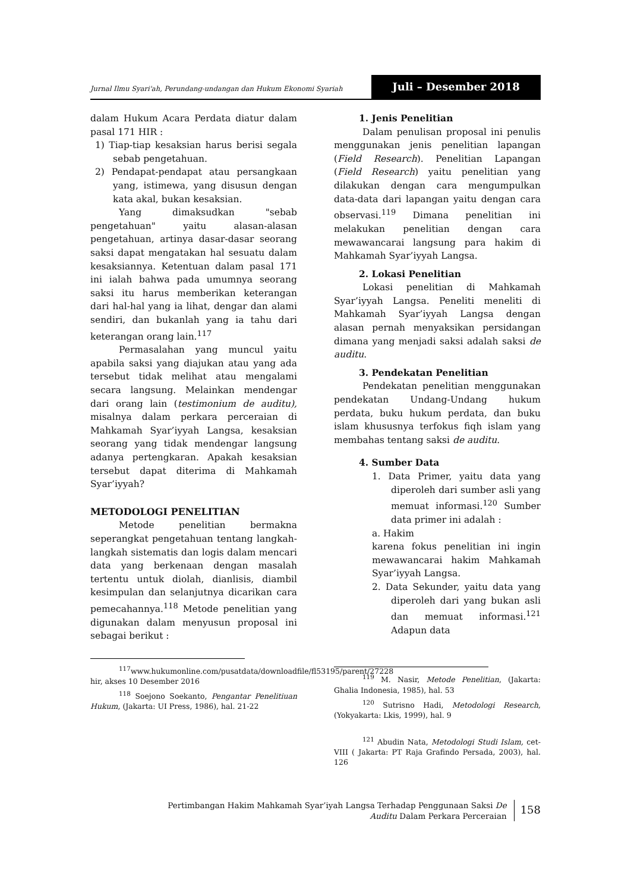Jurnal Ilmu Syari'ah, Perundang-undangan dan Hukum Ekonomi Syariah
Juli – Desember 2018
dalam Hukum Acara Perdata diatur dalam pasal 171 HIR :
1) Tiap-tiap kesaksian harus berisi segala sebab pengetahuan.
2) Pendapat-pendapat atau persangkaan yang, istimewa, yang disusun dengan kata akal, bukan kesaksian.
Yang dimaksudkan "sebab pengetahuan" yaitu alasan-alasan pengetahuan, artinya dasar-dasar seorang saksi dapat mengatakan hal sesuatu dalam kesaksiannya. Ketentuan dalam pasal 171 ini ialah bahwa pada umumnya seorang saksi itu harus memberikan keterangan dari hal-hal yang ia lihat, dengar dan alami sendiri, dan bukanlah yang ia tahu dari keterangan orang lain.<sup>117</sup>
Permasalahan yang muncul yaitu apabila saksi yang diajukan atau yang ada tersebut tidak melihat atau mengalami secara langsung. Melainkan mendengar dari orang lain (testimonium de auditu), misalnya dalam perkara perceraian di Mahkamah Syar’iyyah Langsa, kesaksian seorang yang tidak mendengar langsung adanya pertengkaran. Apakah kesaksian tersebut dapat diterima di Mahkamah Syar’iyyah?
METODOLOGI PENELITIAN
Metode penelitian bermakna seperangkat pengetahuan tentang langkah-langkah sistematis dan logis dalam mencari data yang berkenaan dengan masalah tertentu untuk diolah, dianlisis, diambil kesimpulan dan selanjutnya dicarikan cara pemecahannya.<sup>118</sup> Metode penelitian yang digunakan dalam menyusun proposal ini sebagai berikut :
<sup>117</sup> www.hukumonline.com/pusatdata/downloadfile/fl53195/parent/27228 hir, akses 10 Desember 2016
<sup>118</sup> Soejono Soekanto, Pengantar Penelitiuan Hukum, (Jakarta: UI Press, 1986), hal. 21-22
1. Jenis Penelitian
Dalam penulisan proposal ini penulis menggunakan jenis penelitian lapangan (Field Research). Penelitian Lapangan (Field Research) yaitu penelitian yang dilakukan dengan cara mengumpulkan data-data dari lapangan yaitu dengan cara observasi.<sup>119</sup> Dimana penelitian ini melakukan penelitian dengan cara mewawancarai langsung para hakim di Mahkamah Syar’iyyah Langsa.
2. Lokasi Penelitian
Lokasi penelitian di Mahkamah Syar’iyyah Langsa. Peneliti meneliti di Mahkamah Syar’iyyah Langsa dengan alasan pernah menyaksikan persidangan dimana yang menjadi saksi adalah saksi de auditu.
3. Pendekatan Penelitian
Pendekatan penelitian menggunakan pendekatan Undang-Undang hukum perdata, buku hukum perdata, dan buku islam khususnya terfokus fiqh islam yang membahas tentang saksi de auditu.
4. Sumber Data
1. Data Primer, yaitu data yang diperoleh dari sumber asli yang memuat informasi.<sup>120</sup> Sumber data primer ini adalah :
a. Hakim
karena fokus penelitian ini ingin mewawancarai hakim Mahkamah Syar’iyyah Langsa.
2. Data Sekunder, yaitu data yang diperoleh dari yang bukan asli dan memuat informasi.<sup>121</sup> Adapun data
<sup>119</sup> M. Nasir, Metode Penelitian, (Jakarta: Ghalia Indonesia, 1985), hal. 53
<sup>120</sup> Sutrisno Hadi, Metodologi Research, (Yokyakarta: Lkis, 1999), hal. 9
<sup>121</sup> Abudin Nata, Metodologi Studi Islam, cet-VIII ( Jakarta: PT Raja Grafindo Persada, 2003), hal. 126
Pertimbangan Hakim Mahkamah Syar’iyah Langsa Terhadap Penggunaan Saksi De
Auditu Dalam Perkara Perceraian
158